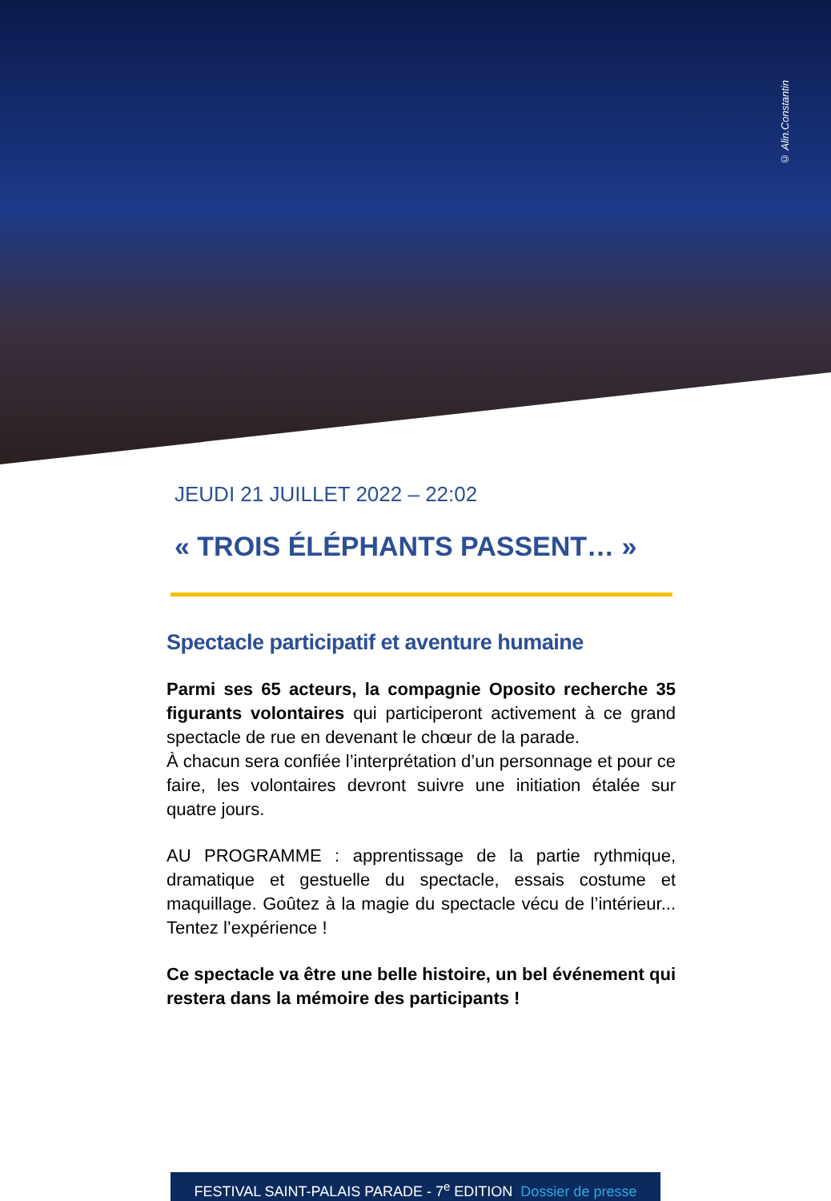© Alin.Constantin
JEUDI 21 JUILLET 2022 – 22:02
« TROIS ÉLÉPHANTS PASSENT… »
Spectacle participatif et aventure humaine
Parmi ses 65 acteurs, la compagnie Oposito recherche 35 figurants volontaires qui participeront activement à ce grand spectacle de rue en devenant le chœur de la parade.
À chacun sera confiée l’interprétation d’un personnage et pour ce faire, les volontaires devront suivre une initiation étalée sur quatre jours.
AU PROGRAMME : apprentissage de la partie rythmique, dramatique et gestuelle du spectacle, essais costume et maquillage. Goûtez à la magie du spectacle vécu de l’intérieur... Tentez l’expérience !
Ce spectacle va être une belle histoire, un bel événement qui restera dans la mémoire des participants !
FESTIVAL SAINT-PALAIS PARADE - 7<sup>e</sup> EDITION Dossier de presse